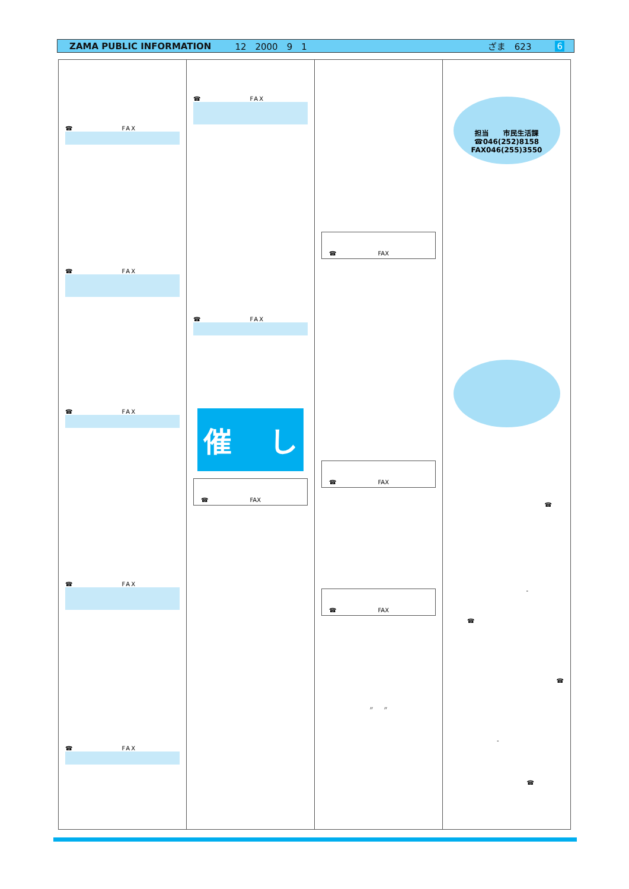ZAMA PUBLIC INFORMATION 12　2000　9　1 ざま　623 6
☎ FAX
☎ FAX
☎ FAX
☎ FAX
☎ FAX
☎ FAX
☎ FAX
催 し
☎ FAX
☎ FAX
☎ FAX
☎ FAX
〃　　〃
担当　　市民生活課
☎046(252)8158
FAX046(255)3550
☎
-
☎
☎
-
☎